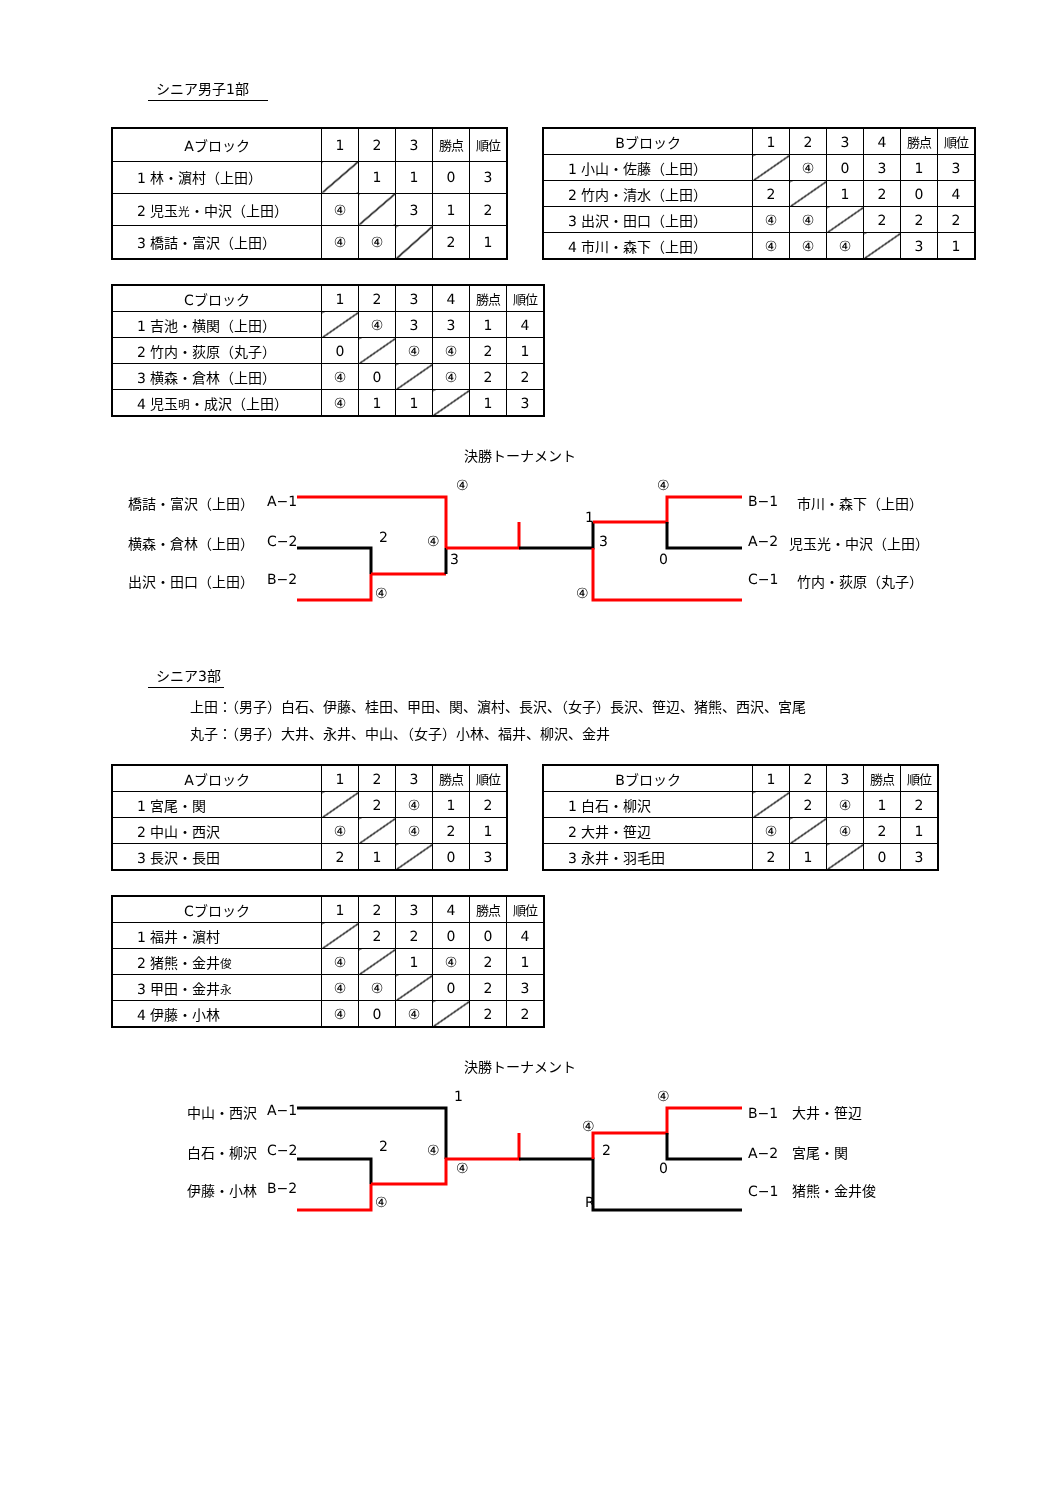シニア男子1部
| Aブロック | 1 | 2 | 3 | 勝点 | 順位 |
| 1 林・濵村（上田） | | 1 | 1 | 0 | 3 |
| 2 児玉 光 ・中沢（上田） | ④ | | 3 | 1 | 2 |
| 3 橋詰・富沢（上田） | ④ | ④ | | 2 | 1 |
| Bブロック | 1 | 2 | 3 | 4 | 勝点 | 順位 |
| 1 小山・佐藤（上田） | | ④ | 0 | 3 | 1 | 3 |
| 2 竹内・清水（上田） | 2 | | 1 | 2 | 0 | 4 |
| 3 出沢・田口（上田） | ④ | ④ | | 2 | 2 | 2 |
| 4 市川・森下（上田） | ④ | ④ | ④ | | 3 | 1 |
| Cブロック | 1 | 2 | 3 | 4 | 勝点 | 順位 |
| 1 吉池・横関（上田） | | ④ | 3 | 3 | 1 | 4 |
| 2 竹内・荻原（丸子） | 0 | | ④ | ④ | 2 | 1 |
| 3 横森・倉林（上田） | ④ | 0 | | ④ | 2 | 2 |
| 4 児玉 明 ・成沢（上田） | ④ | 1 | 1 | | 1 | 3 |
決勝トーナメント
④ ④
橋詰・富沢（上田） A−1 B−1 市川・森下（上田）
1
2
横森・倉林（上田） C−2 ④ 3 A−2 児玉光・中沢（上田）
3 0
出沢・田口（上田） B−2 C−1 竹内・荻原（丸子）
④ ④
シニア3部
上田：（男子）白石、伊藤、桂田、甲田、関、濵村、長沢、（女子）長沢、笹辺、猪熊、西沢、宮尾
丸子：（男子）大井、永井、中山、（女子）小林、福井、柳沢、金井
| Aブロック | 1 | 2 | 3 | 勝点 | 順位 |
| 1 宮尾・関 | | 2 | ④ | 1 | 2 |
| 2 中山・西沢 | ④ | | ④ | 2 | 1 |
| 3 長沢・長田 | 2 | 1 | | 0 | 3 |
| Bブロック | 1 | 2 | 3 | 勝点 | 順位 |
| 1 白石・柳沢 | | 2 | ④ | 1 | 2 |
| 2 大井・笹辺 | ④ | | ④ | 2 | 1 |
| 3 永井・羽毛田 | 2 | 1 | | 0 | 3 |
| Cブロック | 1 | 2 | 3 | 4 | 勝点 | 順位 |
| 1 福井・濵村 | | 2 | 2 | 0 | 0 | 4 |
| 2 猪熊・金井 俊 | ④ | | 1 | ④ | 2 | 1 |
| 3 甲田・金井 永 | ④ | ④ | | 0 | 2 | 3 |
| 4 伊藤・小林 | ④ | 0 | ④ | | 2 | 2 |
決勝トーナメント
1 ④
中山・西沢 A−1 B−1　大井・笹辺
④
2
白石・柳沢 C−2 ④ 2 A−2　宮尾・関
④ 0
伊藤・小林 B−2 C−1　猪熊・金井俊
④ R